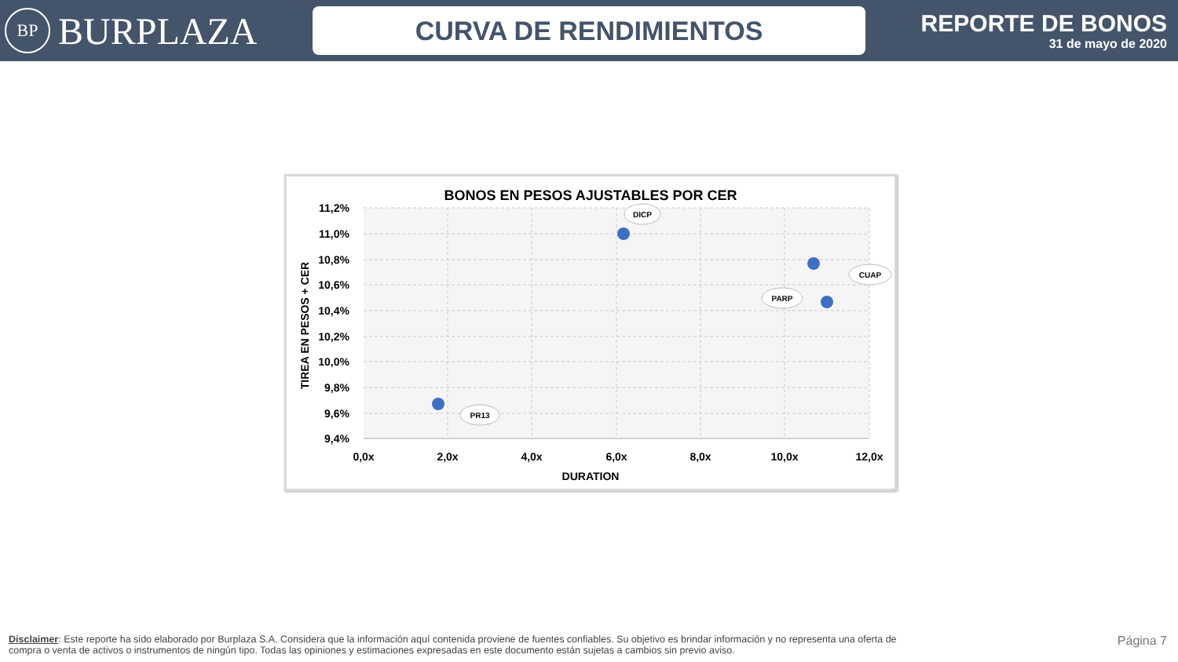BP BURPLAZA
CURVA DE RENDIMIENTOS
REPORTE DE BONOS
31 de mayo de 2020
BONOS EN PESOS AJUSTABLES POR CER
11,2%
11,0%
10,8%
10,6%
10,4%
10,2%
10,0%
9,8%
9,6%
9,4%
0,0x
2,0x
4,0x
6,0x
8,0x
10,0x
12,0x
DURATION
TIREA EN PESOS + CER
DICP
CUAP
PARP
PR13
Disclaimer: Este reporte ha sido elaborado por Burplaza S.A. Considera que la información aquí contenida proviene de fuentes confiables. Su objetivo es brindar información y no representa una oferta de compra o venta de activos o instrumentos de ningún tipo. Todas las opiniones y estimaciones expresadas en este documento están sujetas a cambios sin previo aviso.
Página 7